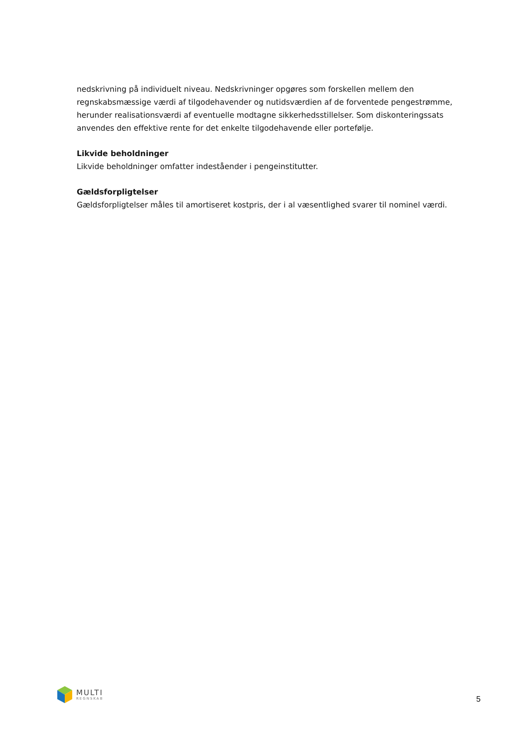nedskrivning på individuelt niveau. Nedskrivninger opgøres som forskellen mellem den regnskabsmæssige værdi af tilgodehavender og nutidsværdien af de forventede pengestrømme, herunder realisationsværdi af eventuelle modtagne sikkerhedsstillelser. Som diskonteringssats anvendes den effektive rente for det enkelte tilgodehavende eller portefølje.
Likvide beholdninger
Likvide beholdninger omfatter indeståender i pengeinstitutter.
Gældsforpligtelser
Gældsforpligtelser måles til amortiseret kostpris, der i al væsentlighed svarer til nominel værdi.
MULTI
REGNSKAB
5